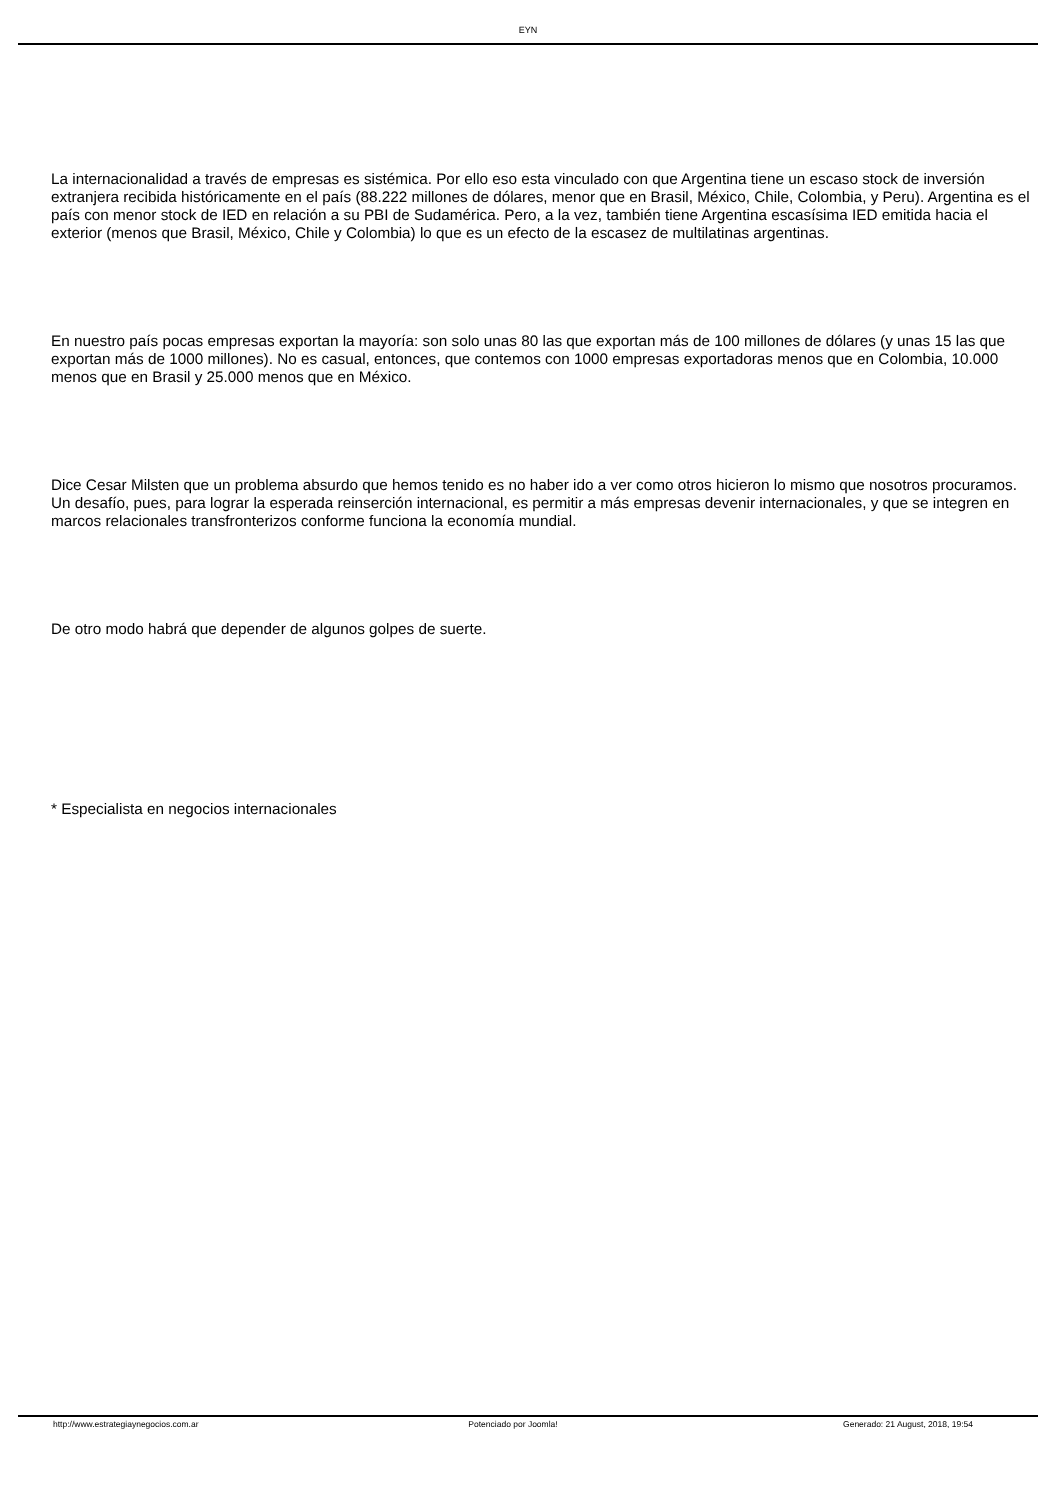EYN
La internacionalidad a través de empresas es sistémica. Por ello eso esta vinculado con que Argentina tiene un escaso stock de inversión extranjera recibida históricamente en el país (88.222 millones de dólares, menor que en Brasil, México, Chile, Colombia, y Peru). Argentina es el país con menor stock de IED en relación a su PBI de Sudamérica. Pero, a la vez, también tiene Argentina escasísima IED emitida hacia el exterior (menos que Brasil, México, Chile y Colombia) lo que es un efecto de la escasez de multilatinas argentinas.
En nuestro país pocas empresas exportan la mayoría: son solo unas 80 las que exportan más de 100 millones de dólares (y unas 15 las que exportan más de 1000 millones). No es casual, entonces, que contemos con 1000 empresas exportadoras menos que en Colombia, 10.000 menos que en Brasil y 25.000 menos que en México.
Dice Cesar Milsten que un problema absurdo que hemos tenido es no haber ido a ver como otros hicieron lo mismo que nosotros procuramos. Un desafío, pues, para lograr la esperada reinserción internacional, es permitir a más empresas devenir internacionales, y que se integren en marcos relacionales transfronterizos conforme funciona la economía mundial.
De otro modo habrá que depender de algunos golpes de suerte.
* Especialista en negocios internacionales
http://www.estrategiaynegocios.com.ar Potenciado por Joomla! Generado: 21 August, 2018, 19:54